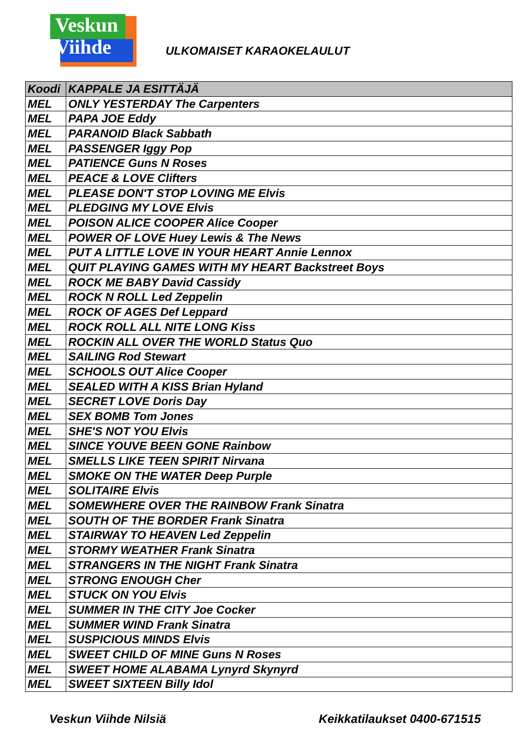Veskun
Viihde
ULKOMAISET KARAOKELAULUT
| Koodi | KAPPALE JA ESITTÄJÄ |
| --- | --- |
| MEL | ONLY YESTERDAY The Carpenters |
| MEL | PAPA JOE Eddy |
| MEL | PARANOID Black Sabbath |
| MEL | PASSENGER Iggy Pop |
| MEL | PATIENCE Guns N Roses |
| MEL | PEACE & LOVE Clifters |
| MEL | PLEASE DON'T STOP LOVING ME Elvis |
| MEL | PLEDGING MY LOVE Elvis |
| MEL | POISON ALICE COOPER Alice Cooper |
| MEL | POWER OF LOVE Huey Lewis & The News |
| MEL | PUT A LITTLE LOVE IN YOUR HEART Annie Lennox |
| MEL | QUIT PLAYING GAMES WITH MY HEART Backstreet Boys |
| MEL | ROCK ME BABY David Cassidy |
| MEL | ROCK N ROLL Led Zeppelin |
| MEL | ROCK OF AGES Def Leppard |
| MEL | ROCK ROLL ALL NITE LONG Kiss |
| MEL | ROCKIN ALL OVER THE WORLD Status Quo |
| MEL | SAILING Rod Stewart |
| MEL | SCHOOLS OUT Alice Cooper |
| MEL | SEALED WITH A KISS Brian Hyland |
| MEL | SECRET LOVE Doris Day |
| MEL | SEX BOMB Tom Jones |
| MEL | SHE'S NOT YOU Elvis |
| MEL | SINCE YOUVE BEEN GONE Rainbow |
| MEL | SMELLS LIKE TEEN SPIRIT Nirvana |
| MEL | SMOKE ON THE WATER Deep Purple |
| MEL | SOLITAIRE Elvis |
| MEL | SOMEWHERE OVER THE RAINBOW Frank Sinatra |
| MEL | SOUTH OF THE BORDER Frank Sinatra |
| MEL | STAIRWAY TO HEAVEN Led Zeppelin |
| MEL | STORMY WEATHER Frank Sinatra |
| MEL | STRANGERS IN THE NIGHT Frank Sinatra |
| MEL | STRONG ENOUGH Cher |
| MEL | STUCK ON YOU Elvis |
| MEL | SUMMER IN THE CITY Joe Cocker |
| MEL | SUMMER WIND Frank Sinatra |
| MEL | SUSPICIOUS MINDS Elvis |
| MEL | SWEET CHILD OF MINE Guns N Roses |
| MEL | SWEET HOME ALABAMA Lynyrd Skynyrd |
| MEL | SWEET SIXTEEN Billy Idol |
Veskun Viihde Nilsiä Keikkatilaukset 0400-671515